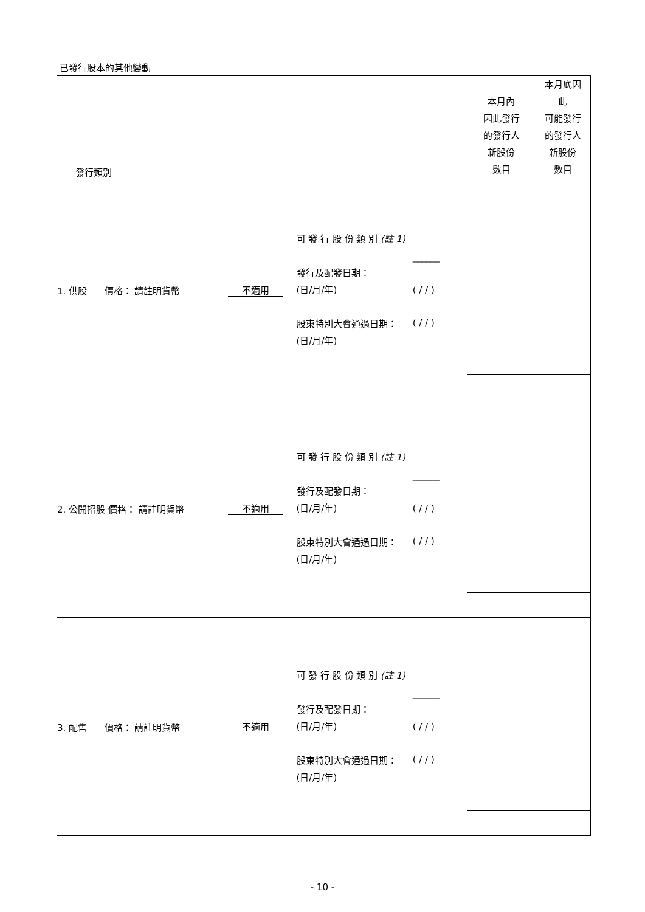已發行股本的其他變動
| 發行類別 | | | | 本月內 因此發行 的發行人 新股份 數目 | 本月底因 此 可能發行 的發行人 新股份 數目 |
| 1. 供股 價格： 請註明貨幣 | 不適用 | 可 發 行 股 份 類 別 (註 1) 發行及配發日期： (日/月/年) 股東特別大會通過日期： (日/月/年) | ______ ( / / ) ( / / ) | | |
| 2. 公開招股 價格： 請註明貨幣 | 不適用 | 可 發 行 股 份 類 別 (註 1) 發行及配發日期： (日/月/年) 股東特別大會通過日期： (日/月/年) | ______ ( / / ) ( / / ) | | |
| 3. 配售 價格： 請註明貨幣 | 不適用 | 可 發 行 股 份 類 別 (註 1) 發行及配發日期： (日/月/年) 股東特別大會通過日期： (日/月/年) | ______ ( / / ) ( / / ) | | |
- 10 -